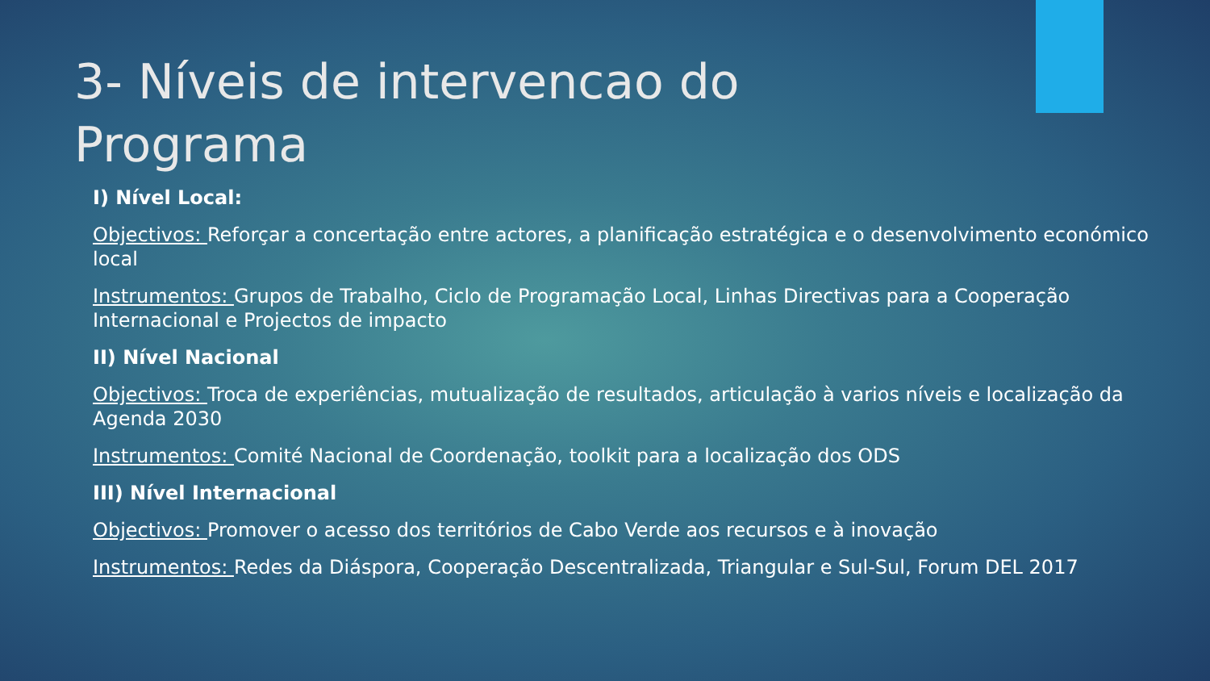3- Níveis de intervencao do Programa
I) Nível Local:
Objectivos: Reforçar a concertação entre actores, a planificação estratégica e o desenvolvimento económico local
Instrumentos: Grupos de Trabalho, Ciclo de Programação Local, Linhas Directivas para a Cooperação Internacional e Projectos de impacto
II) Nível Nacional
Objectivos: Troca de experiências, mutualização de resultados, articulação à varios níveis e localização da Agenda 2030
Instrumentos: Comité Nacional de Coordenação, toolkit para a localização dos ODS
III) Nível Internacional
Objectivos: Promover o acesso dos territórios de Cabo Verde aos recursos e à inovação
Instrumentos: Redes da Diáspora, Cooperação Descentralizada, Triangular e Sul-Sul, Forum DEL 2017